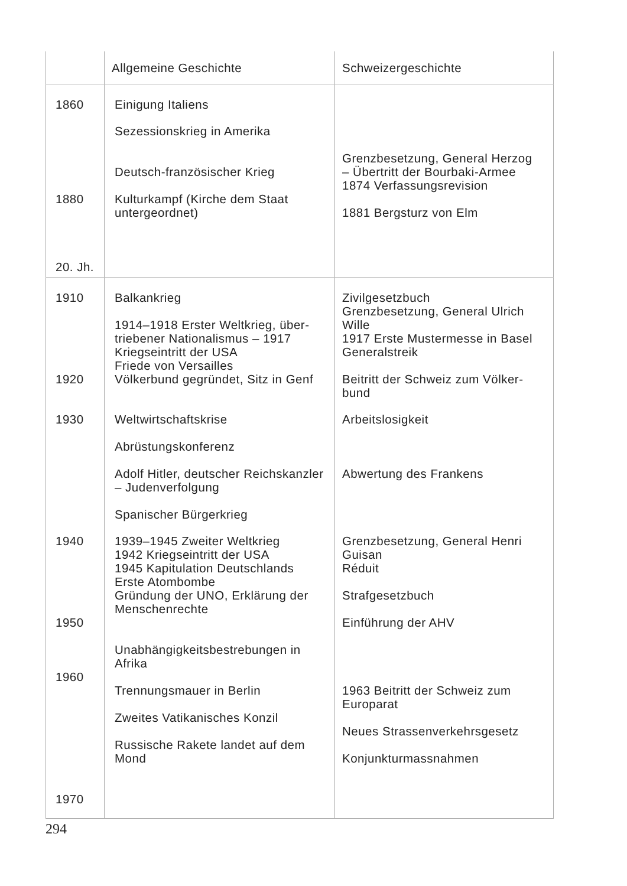| | Allgemeine Geschichte | Schweizergeschichte |
| --- | --- | --- |
| 1860 | Einigung Italiens | |
| | Sezessionskrieg in Amerika Deutsch-französischer Krieg | Grenzbesetzung, General Herzog – Übertritt der Bourbaki-Armee 1874 Verfassungsrevision |
| 1880 | Kulturkampf (Kirche dem Staat untergeordnet) | 1881 Bergsturz von Elm |
| 20. Jh. | | |
| 1910 | Balkankrieg 1914–1918 Erster Weltkrieg, über­triebener Nationalismus – 1917 Kriegseintritt der USA Friede von Versailles | Zivilgesetzbuch Grenzbesetzung, General Ulrich Wille 1917 Erste Mustermesse in Basel Generalstreik |
| 1920 | Völkerbund gegründet, Sitz in Genf | Beitritt der Schweiz zum Völker­bund |
| 1930 | Weltwirtschaftskrise Abrüstungskonferenz Adolf Hitler, deutscher Reichs­kanzler – Judenverfolgung Spanischer Bürgerkrieg | Arbeitslosigkeit Abwertung des Frankens |
| 1940 | 1939–1945 Zweiter Weltkrieg 1942 Kriegseintritt der USA 1945 Kapitulation Deutschlands Erste Atombombe Gründung der UNO, Erklärung der Menschenrechte | Grenzbesetzung, General Henri Guisan Réduit Strafgesetzbuch |
| 1950 | Unabhängigkeitsbestrebungen in Afrika | Einführung der AHV |
| 1960 | Trennungsmauer in Berlin Zweites Vatikanisches Konzil Russische Rakete landet auf dem Mond | 1963 Beitritt der Schweiz zum Europarat Neues Strassenverkehrsgesetz Konjunkturmassnahmen |
| 1970 | | |
294